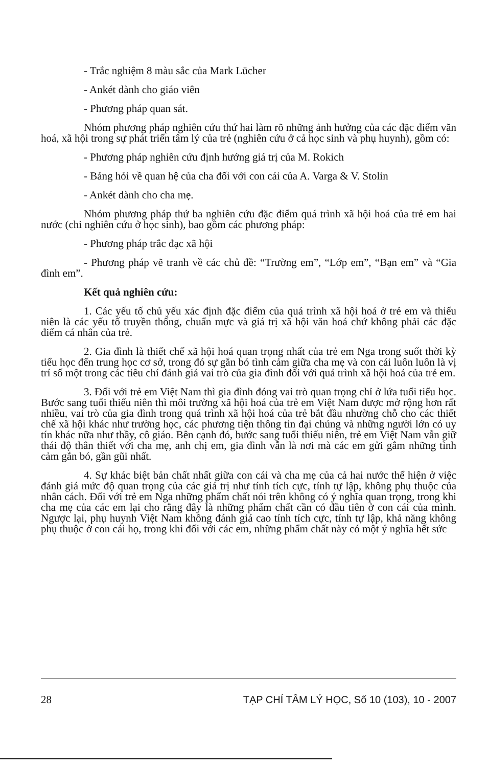- Trắc nghiệm 8 màu sắc của Mark Lücher
- Ankét dành cho giáo viên
- Phương pháp quan sát.
Nhóm phương pháp nghiên cứu thứ hai làm rõ những ảnh hưởng của các đặc điểm văn hoá, xã hội trong sự phát triển tâm lý của trẻ (nghiên cứu ở cả học sinh và phụ huynh), gồm có:
- Phương pháp nghiên cứu định hướng giá trị của M. Rokich
- Bảng hỏi về quan hệ của cha đối với con cái của A. Varga & V. Stolin
- Ankét dành cho cha mẹ.
Nhóm phương pháp thứ ba nghiên cứu đặc điểm quá trình xã hội hoá của trẻ em hai nước (chỉ nghiên cứu ở học sinh), bao gồm các phương pháp:
- Phương pháp trắc đạc xã hội
- Phương pháp vẽ tranh về các chủ đề: “Trường em”, “Lớp em”, “Bạn em” và “Gia đình em”.
Kết quả nghiên cứu:
1. Các yếu tố chủ yếu xác định đặc điểm của quá trình xã hội hoá ở trẻ em và thiếu niên là các yếu tố truyền thống, chuẩn mực và giá trị xã hội văn hoá chứ không phải các đặc điểm cá nhân của trẻ.
2. Gia đình là thiết chế xã hội hoá quan trọng nhất của trẻ em Nga trong suốt thời kỳ tiểu học đến trung học cơ sở, trong đó sự gắn bó tình cảm giữa cha mẹ và con cái luôn luôn là vị trí số một trong các tiêu chí đánh giá vai trò của gia đình đối với quá trình xã hội hoá của trẻ em.
3. Đối với trẻ em Việt Nam thì gia đình đóng vai trò quan trọng chỉ ở lứa tuổi tiểu học. Bước sang tuổi thiếu niên thì môi trường xã hội hoá của trẻ em Việt Nam được mở rộng hơn rất nhiều, vai trò của gia đình trong quá trình xã hội hoá của trẻ bắt đầu nhường chỗ cho các thiết chế xã hội khác như trường học, các phương tiện thông tin đại chúng và những người lớn có uy tín khác nữa như thầy, cô giáo. Bên cạnh đó, bước sang tuổi thiếu niên, trẻ em Việt Nam vẫn giữ thái độ thân thiết với cha mẹ, anh chị em, gia đình vẫn là nơi mà các em gửi gắm những tình cảm gắn bó, gần gũi nhất.
4. Sự khác biệt bản chất nhất giữa con cái và cha mẹ của cả hai nước thể hiện ở việc đánh giá mức độ quan trọng của các giá trị như tính tích cực, tính tự lập, không phụ thuộc của nhân cách. Đối với trẻ em Nga những phẩm chất nói trên không có ý nghĩa quan trọng, trong khi cha mẹ của các em lại cho rằng đây là những phẩm chất cần có đầu tiên ở con cái của mình. Ngược lại, phụ huynh Việt Nam không đánh giá cao tính tích cực, tính tự lập, khả năng không phụ thuộc ở con cái họ, trong khi đối với các em, những phẩm chất này có một ý nghĩa hết sức
28 TẠP CHÍ TÂM LÝ HỌC, Số 10 (103), 10 - 2007